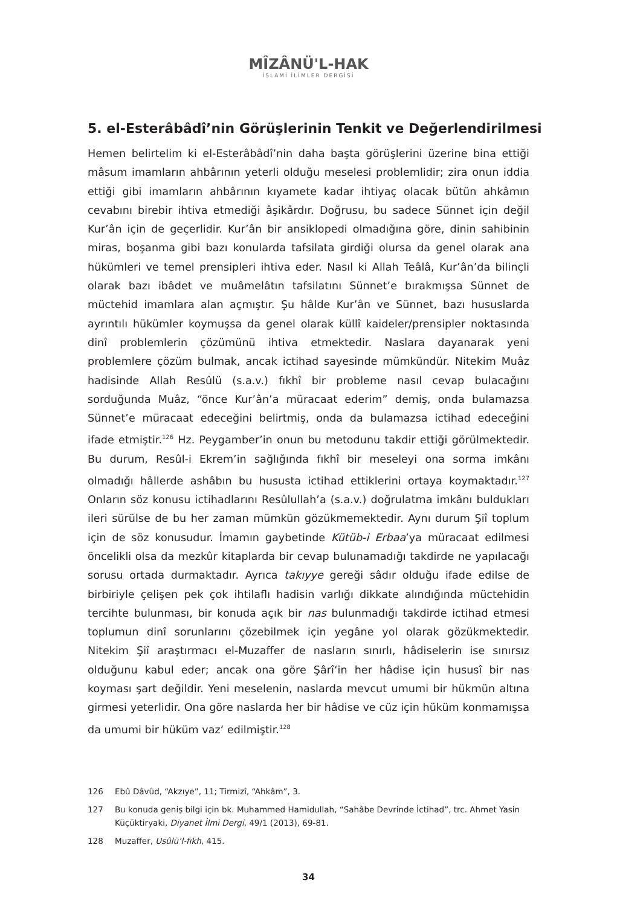MÎZÂNÜ'L-HAK
İSLAMİ İLİMLER DERGİSİ
5. el-Esterâbâdî’nin Görüşlerinin Tenkit ve Değerlendirilmesi
Hemen belirtelim ki el-Esterâbâdî’nin daha başta görüşlerini üzerine bina ettiği mâsum imamların ahbârının yeterli olduğu meselesi problemlidir; zira onun iddia ettiği gibi imamların ahbârının kıyamete kadar ihtiyaç olacak bütün ahkâmın cevabını birebir ihtiva etmediği âşikârdır. Doğrusu, bu sadece Sünnet için değil Kur’ân için de geçerlidir. Kur’ân bir ansiklopedi olmadığına göre, dinin sahibinin miras, boşanma gibi bazı konularda tafsilata girdiği olursa da genel olarak ana hükümleri ve temel prensipleri ihtiva eder. Nasıl ki Allah Teâlâ, Kur’ân’da bilinçli olarak bazı ibâdet ve muâmelâtın tafsilatını Sünnet’e bırakmışsa Sünnet de müctehid imamlara alan açmıştır. Şu hâlde Kur’ân ve Sünnet, bazı hususlarda ayrıntılı hükümler koymuşsa da genel olarak küllî kaideler/prensipler noktasında dinî problemlerin çözümünü ihtiva etmektedir. Naslara dayanarak yeni problemlere çözüm bulmak, ancak ictihad sayesinde mümkündür. Nitekim Muâz hadisinde Allah Resûlü (s.a.v.) fıkhî bir probleme nasıl cevap bulacağını sorduğunda Muâz, “önce Kur’ân’a müracaat ederim” demiş, onda bulamazsa Sünnet’e müracaat edeceğini belirtmiş, onda da bulamazsa ictihad edeceğini ifade etmiştir.<sup>126</sup> Hz. Peygamber’in onun bu metodunu takdir ettiği görülmektedir. Bu durum, Resûl-i Ekrem’in sağlığında fıkhî bir meseleyi ona sorma imkânı olmadığı hâllerde ashâbın bu hususta ictihad ettiklerini ortaya koymaktadır.<sup>127</sup> Onların söz konusu ictihadlarını Resûlullah’a (s.a.v.) doğrulatma imkânı buldukları ileri sürülse de bu her zaman mümkün gözükmemektedir. Aynı durum Şiî toplum için de söz konusudur. İmamın gaybetinde Kütüb-i Erbaa’ya müracaat edilmesi öncelikli olsa da mezkûr kitaplarda bir cevap bulunamadığı takdirde ne yapılacağı sorusu ortada durmaktadır. Ayrıca takıyye gereği sâdır olduğu ifade edilse de birbiriyle çelişen pek çok ihtilaflı hadisin varlığı dikkate alındığında müctehidin tercihte bulunması, bir konuda açık bir nas bulunmadığı takdirde ictihad etmesi toplumun dinî sorunlarını çözebilmek için yegâne yol olarak gözükmektedir. Nitekim Şiî araştırmacı el-Muzaffer de nasların sınırlı, hâdiselerin ise sınırsız olduğunu kabul eder; ancak ona göre Şârî‘in her hâdise için hususî bir nas koyması şart değildir. Yeni meselenin, naslarda mevcut umumi bir hükmün altına girmesi yeterlidir. Ona göre naslarda her bir hâdise ve cüz için hüküm konmamışsa da umumi bir hüküm vaz‘ edilmiştir.<sup>128</sup>
126 Ebû Dâvûd, “Akzıye”, 11; Tirmizî, “Ahkâm”, 3.
127 Bu konuda geniş bilgi için bk. Muhammed Hamidullah, “Sahâbe Devrinde İctihad”, trc. Ahmet Yasin Küçüktiryaki, Diyanet İlmi Dergi, 49/1 (2013), 69-81.
128 Muzaffer, Usûlü’l-fıkh, 415.
34